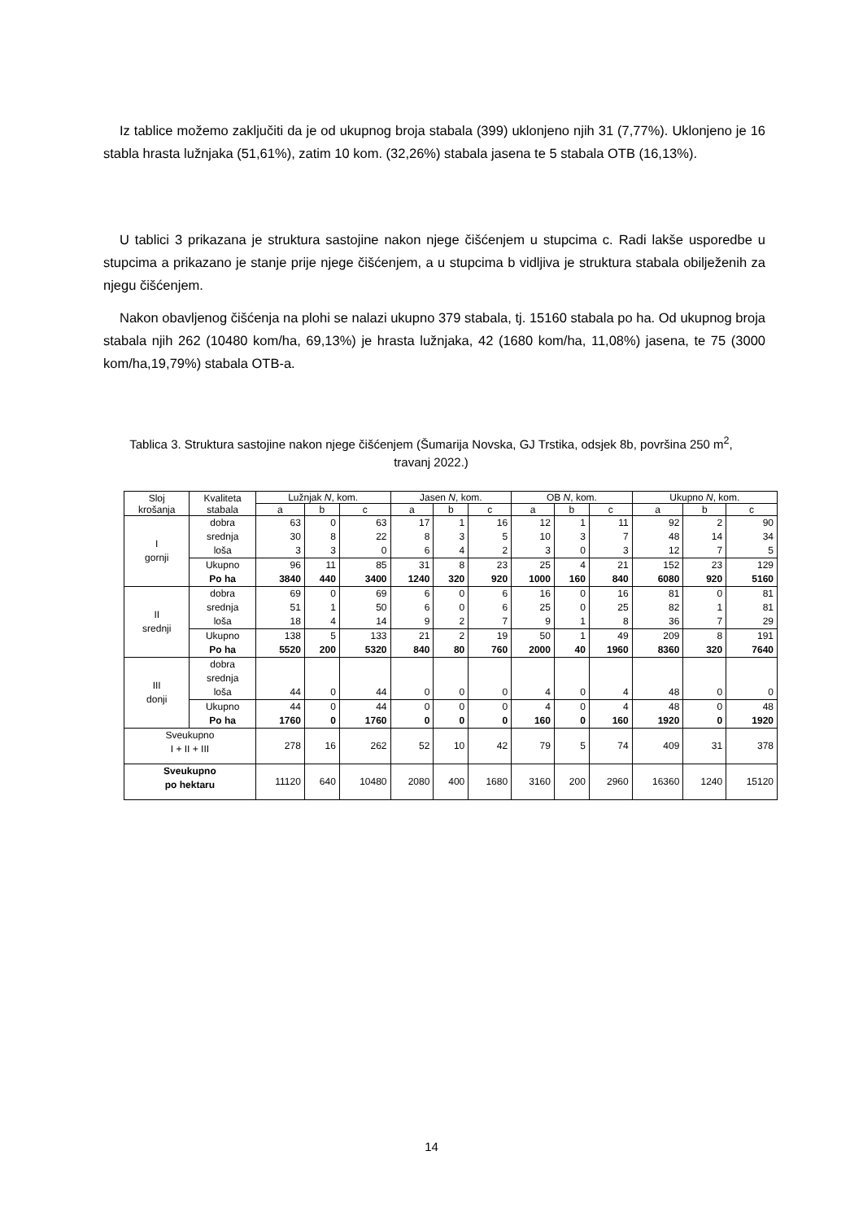Iz tablice možemo zaključiti da je od ukupnog broja stabala (399) uklonjeno njih 31 (7,77%). Uklonjeno je 16 stabla hrasta lužnjaka (51,61%), zatim 10 kom. (32,26%) stabala jasena te 5 stabala OTB (16,13%).
U tablici 3 prikazana je struktura sastojine nakon njege čišćenjem u stupcima c. Radi lakše usporedbe u stupcima a prikazano je stanje prije njege čišćenjem, a u stupcima b vidljiva je struktura stabala obilježenih za njegu čišćenjem.
Nakon obavljenog čišćenja na plohi se nalazi ukupno 379 stabala, tj. 15160 stabala po ha. Od ukupnog broja stabala njih 262 (10480 kom/ha, 69,13%) je hrasta lužnjaka, 42 (1680 kom/ha, 11,08%) jasena, te 75 (3000 kom/ha,19,79%) stabala OTB-a.
Tablica 3. Struktura sastojine nakon njege čišćenjem (Šumarija Novska, GJ Trstika, odsjek 8b, površina 250 m<sup>2</sup>, travanj 2022.)
| Sloj krošanja | Kvaliteta stabala | Lužnjak N , kom. | | | Jasen N , kom. | | | OB N , kom. | | | Ukupno N , kom. | | |
| --- | --- | --- | --- | --- | --- | --- | --- | --- | --- | --- | --- | --- | --- |
| | | a | b | c | a | b | c | a | b | c | a | b | c |
| I gornji | dobra srednja loša | 63 30 3 | 0 8 3 | 63 22 0 | 17 8 6 | 1 3 4 | 16 5 2 | 12 10 3 | 1 3 0 | 11 7 3 | 92 48 12 | 2 14 7 | 90 34 5 |
| | Ukupno Po ha | 96 3840 | 11 440 | 85 3400 | 31 1240 | 8 320 | 23 920 | 25 1000 | 4 160 | 21 840 | 152 6080 | 23 920 | 129 5160 |
| II srednji | dobra srednja loša | 69 51 18 | 0 1 4 | 69 50 14 | 6 6 9 | 0 0 2 | 6 6 7 | 16 25 9 | 0 0 1 | 16 25 8 | 81 82 36 | 0 1 7 | 81 81 29 |
| | Ukupno Po ha | 138 5520 | 5 200 | 133 5320 | 21 840 | 2 80 | 19 760 | 50 2000 | 1 40 | 49 1960 | 209 8360 | 8 320 | 191 7640 |
| III donji | dobra srednja loša | 44 | 0 | 44 | 0 | 0 | 0 | 4 | 0 | 4 | 48 | 0 | 0 |
| | Ukupno Po ha | 44 1760 | 0 0 | 44 1760 | 0 0 | 0 0 | 0 0 | 4 160 | 0 0 | 4 160 | 48 1920 | 0 0 | 48 1920 |
| Sveukupno I + II + III | | 278 | 16 | 262 | 52 | 10 | 42 | 79 | 5 | 74 | 409 | 31 | 378 |
| Sveukupno po hektaru | | 11120 | 640 | 10480 | 2080 | 400 | 1680 | 3160 | 200 | 2960 | 16360 | 1240 | 15120 |
14